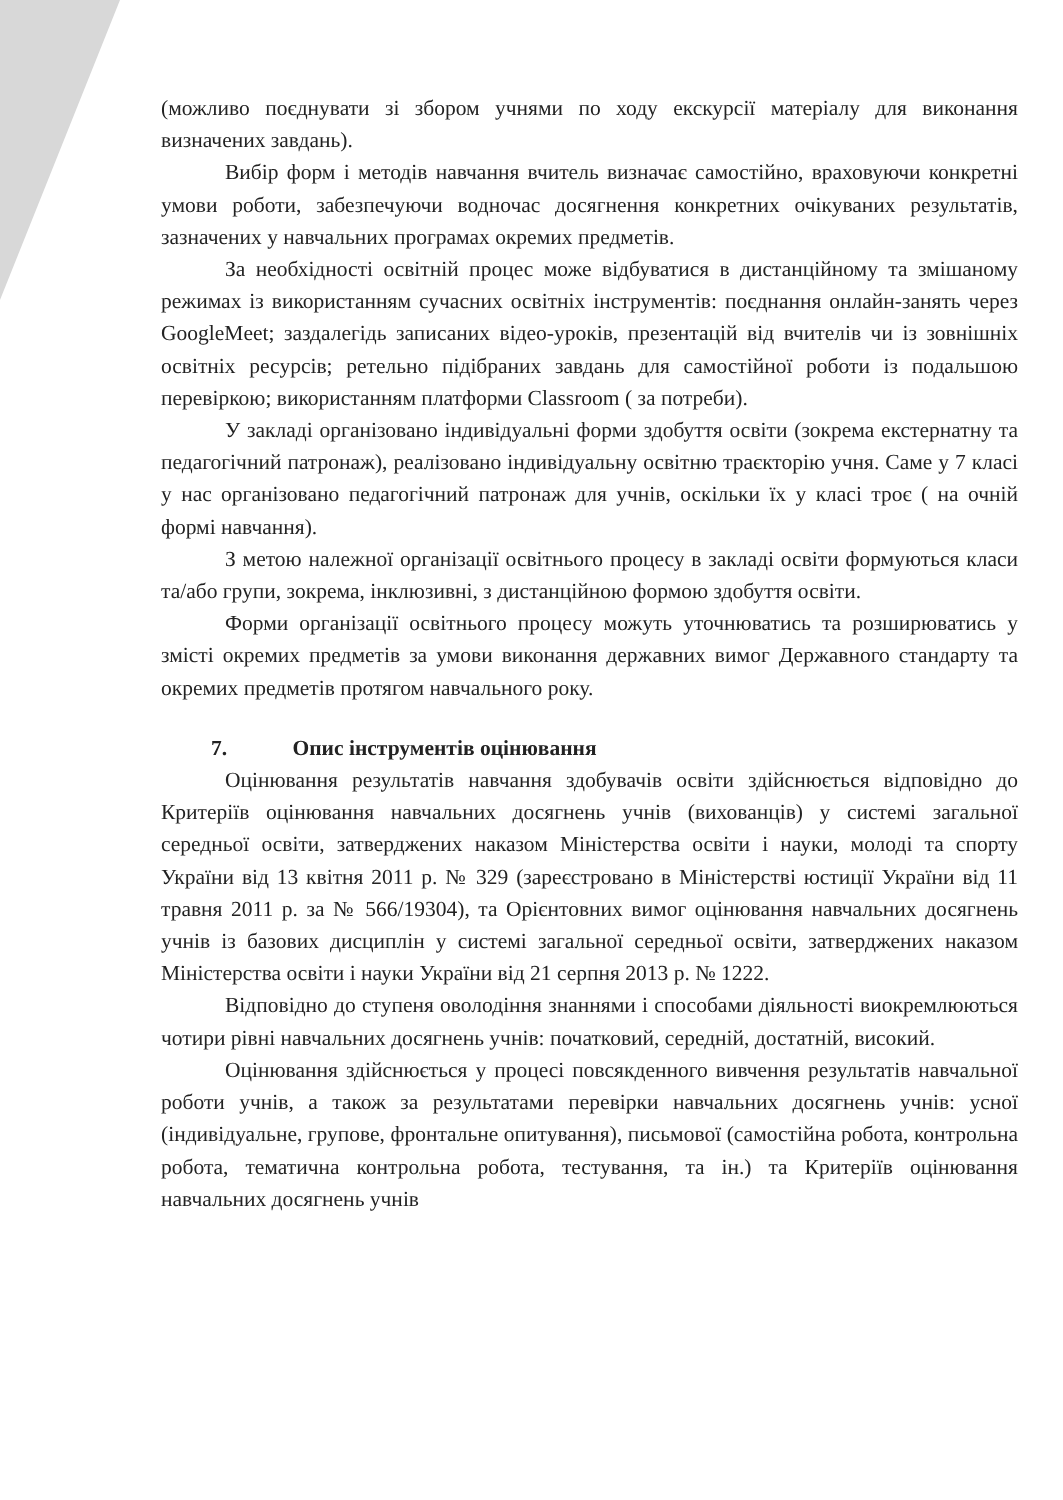(можливо поєднувати зі збором учнями по ходу екскурсії матеріалу для виконання визначених завдань).
Вибір форм і методів навчання вчитель визначає самостійно, враховуючи конкретні умови роботи, забезпечуючи водночас досягнення конкретних очікуваних результатів, зазначених у навчальних програмах окремих предметів.
За необхідності освітній процес може відбуватися в дистанційному та змішаному режимах із використанням сучасних освітніх інструментів: поєднання онлайн-занять через GoogleMeet; заздалегідь записаних відео-уроків, презентацій від вчителів чи із зовнішніх освітніх ресурсів; ретельно підібраних завдань для самостійної роботи із подальшою перевіркою; використанням платформи Classroom ( за потреби).
У закладі організовано індивідуальні форми здобуття освіти (зокрема екстернатну та педагогічний патронаж), реалізовано індивідуальну освітню траєкторію учня. Саме у 7 класі у нас організовано педагогічний патронаж для учнів, оскільки їх у класі троє ( на очній формі навчання).
З метою належної організації освітнього процесу в закладі освіти формуються класи та/або групи, зокрема, інклюзивні, з дистанційною формою здобуття освіти.
Форми організації освітнього процесу можуть уточнюватись та розширюватись у змісті окремих предметів за умови виконання державних вимог Державного стандарту та окремих предметів протягом навчального року.
7. Опис інструментів оцінювання
Оцінювання результатів навчання здобувачів освіти здійснюється відповідно до Критеріїв оцінювання навчальних досягнень учнів (вихованців) у системі загальної середньої освіти, затверджених наказом Міністерства освіти і науки, молоді та спорту України від 13 квітня 2011 р. № 329 (зареєстровано в Міністерстві юстиції України від 11 травня 2011 р. за № 566/19304), та Орієнтовних вимог оцінювання навчальних досягнень учнів із базових дисциплін у системі загальної середньої освіти, затверджених наказом Міністерства освіти і науки України від 21 серпня 2013 р. № 1222.
Відповідно до ступеня оволодіння знаннями і способами діяльності виокремлюються чотири рівні навчальних досягнень учнів: початковий, середній, достатній, високий.
Оцінювання здійснюється у процесі повсякденного вивчення результатів навчальної роботи учнів, а також за результатами перевірки навчальних досягнень учнів: усної (індивідуальне, групове, фронтальне опитування), письмової (самостійна робота, контрольна робота, тематична контрольна робота, тестування, та ін.) та Критеріїв оцінювання навчальних досягнень учнів